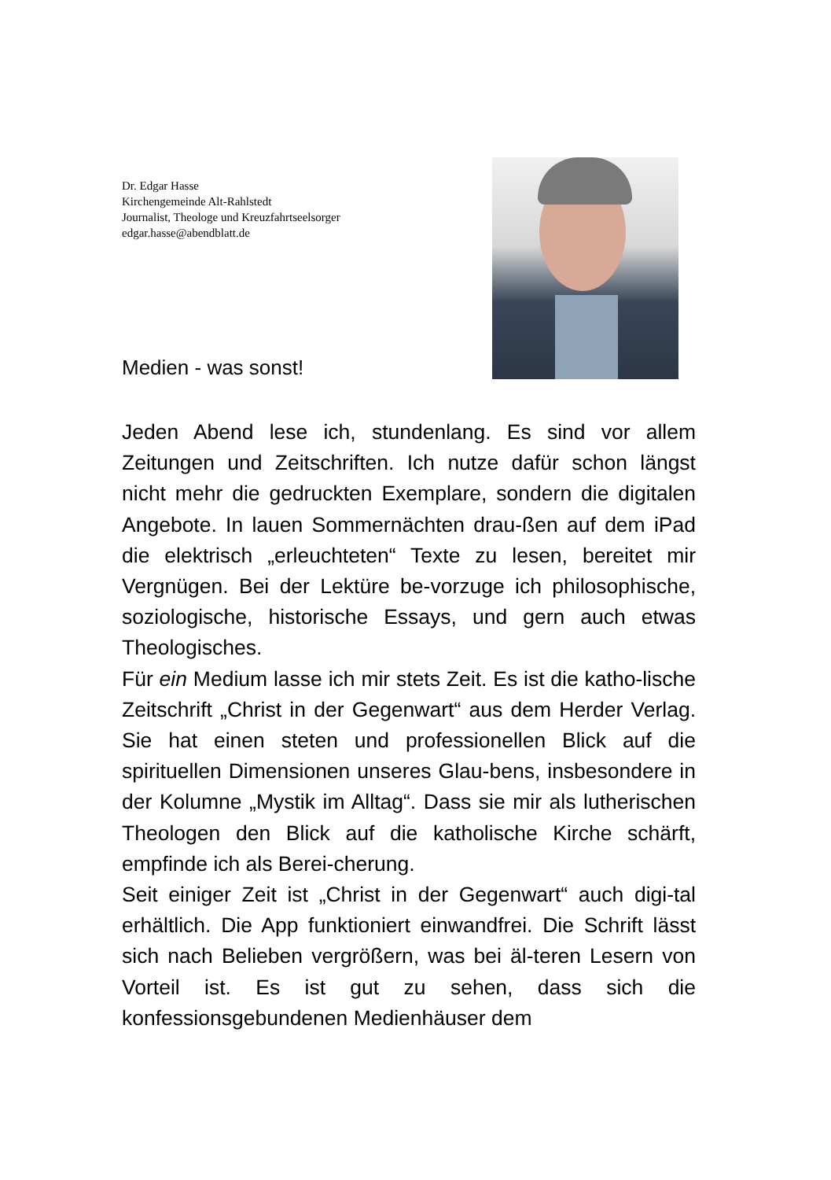Dr. Edgar Hasse
Kirchengemeinde Alt-Rahlstedt
Journalist, Theologe und Kreuzfahrtseelsorger
edgar.hasse@abendblatt.de
Medien - was sonst!
Jeden Abend lese ich, stundenlang. Es sind vor allem Zeitungen und Zeitschriften. Ich nutze dafür schon längst nicht mehr die gedruckten Exemplare, sondern die digitalen Angebote. In lauen Sommernächten drau-ßen auf dem iPad die elektrisch „erleuchteten“ Texte zu lesen, bereitet mir Vergnügen. Bei der Lektüre be-vorzuge ich philosophische, soziologische, historische Essays, und gern auch etwas Theologisches.
Für ein Medium lasse ich mir stets Zeit. Es ist die katho-lische Zeitschrift „Christ in der Gegenwart“ aus dem Herder Verlag. Sie hat einen steten und professionellen Blick auf die spirituellen Dimensionen unseres Glau-bens, insbesondere in der Kolumne „Mystik im Alltag“. Dass sie mir als lutherischen Theologen den Blick auf die katholische Kirche schärft, empfinde ich als Berei-cherung.
Seit einiger Zeit ist „Christ in der Gegenwart“ auch digi-tal erhältlich. Die App funktioniert einwandfrei. Die Schrift lässt sich nach Belieben vergrößern, was bei äl-teren Lesern von Vorteil ist. Es ist gut zu sehen, dass sich die konfessionsgebundenen Medienhäuser dem